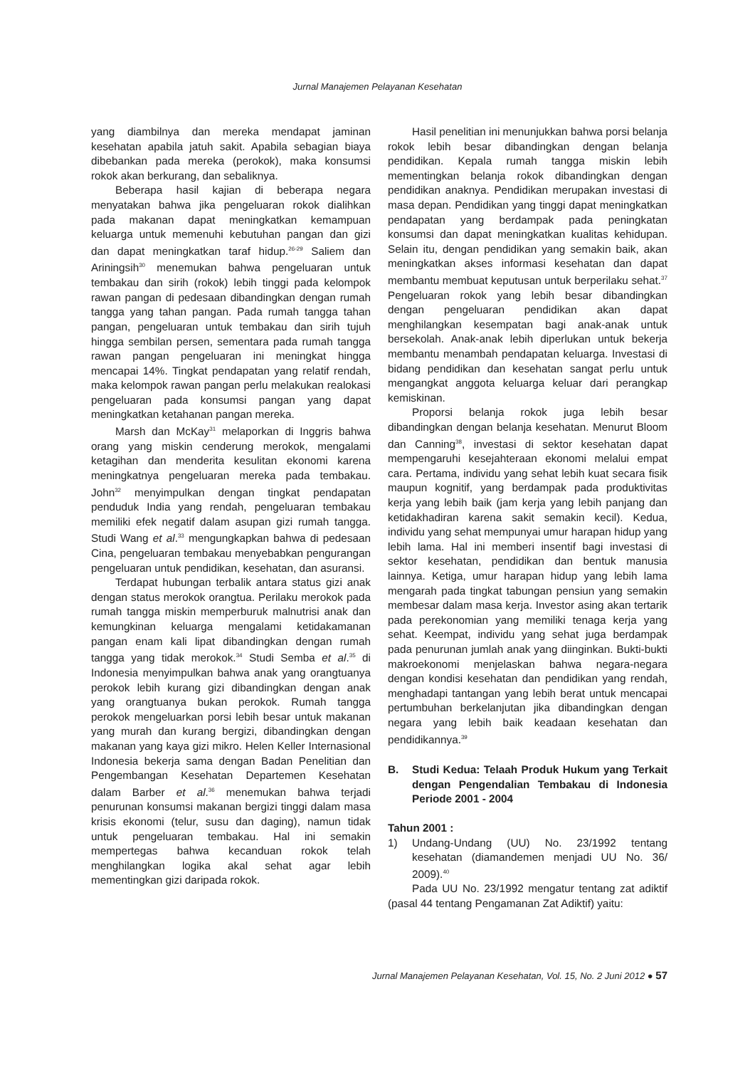Jurnal Manajemen Pelayanan Kesehatan
yang diambilnya dan mereka mendapat jaminan kesehatan apabila jatuh sakit. Apabila sebagian biaya dibebankan pada mereka (perokok), maka konsumsi rokok akan berkurang, dan sebaliknya.
Beberapa hasil kajian di beberapa negara menyatakan bahwa jika pengeluaran rokok dialihkan pada makanan dapat meningkatkan kemampuan keluarga untuk memenuhi kebutuhan pangan dan gizi dan dapat meningkatkan taraf hidup.<sup>26-29</sup> Saliem dan Ariningsih<sup>30</sup> menemukan bahwa pengeluaran untuk tembakau dan sirih (rokok) lebih tinggi pada kelompok rawan pangan di pedesaan dibandingkan dengan rumah tangga yang tahan pangan. Pada rumah tangga tahan pangan, pengeluaran untuk tembakau dan sirih tujuh hingga sembilan persen, sementara pada rumah tangga rawan pangan pengeluaran ini meningkat hingga mencapai 14%. Tingkat pendapatan yang relatif rendah, maka kelompok rawan pangan perlu melakukan realokasi pengeluaran pada konsumsi pangan yang dapat meningkatkan ketahanan pangan mereka.
Marsh dan McKay<sup>31</sup> melaporkan di Inggris bahwa orang yang miskin cenderung merokok, mengalami ketagihan dan menderita kesulitan ekonomi karena meningkatnya pengeluaran mereka pada tembakau. John<sup>32</sup> menyimpulkan dengan tingkat pendapatan penduduk India yang rendah, pengeluaran tembakau memiliki efek negatif dalam asupan gizi rumah tangga. Studi Wang et al.<sup>33</sup> mengungkapkan bahwa di pedesaan Cina, pengeluaran tembakau menyebabkan pengurangan pengeluaran untuk pendidikan, kesehatan, dan asuransi.
Terdapat hubungan terbalik antara status gizi anak dengan status merokok orangtua. Perilaku merokok pada rumah tangga miskin memperburuk malnutrisi anak dan kemungkinan keluarga mengalami ketidakamanan pangan enam kali lipat dibandingkan dengan rumah tangga yang tidak merokok.<sup>34</sup> Studi Semba et al.<sup>35</sup> di Indonesia menyimpulkan bahwa anak yang orangtuanya perokok lebih kurang gizi dibandingkan dengan anak yang orangtuanya bukan perokok. Rumah tangga perokok mengeluarkan porsi lebih besar untuk makanan yang murah dan kurang bergizi, dibandingkan dengan makanan yang kaya gizi mikro. Helen Keller Internasional Indonesia bekerja sama dengan Badan Penelitian dan Pengembangan Kesehatan Departemen Kesehatan dalam Barber et al.<sup>36</sup> menemukan bahwa terjadi penurunan konsumsi makanan bergizi tinggi dalam masa krisis ekonomi (telur, susu dan daging), namun tidak untuk pengeluaran tembakau. Hal ini semakin mempertegas bahwa kecanduan rokok telah menghilangkan logika akal sehat agar lebih mementingkan gizi daripada rokok.
Hasil penelitian ini menunjukkan bahwa porsi belanja rokok lebih besar dibandingkan dengan belanja pendidikan. Kepala rumah tangga miskin lebih mementingkan belanja rokok dibandingkan dengan pendidikan anaknya. Pendidikan merupakan investasi di masa depan. Pendidikan yang tinggi dapat meningkatkan pendapatan yang berdampak pada peningkatan konsumsi dan dapat meningkatkan kualitas kehidupan. Selain itu, dengan pendidikan yang semakin baik, akan meningkatkan akses informasi kesehatan dan dapat membantu membuat keputusan untuk berperilaku sehat.<sup>37</sup> Pengeluaran rokok yang lebih besar dibandingkan dengan pengeluaran pendidikan akan dapat menghilangkan kesempatan bagi anak-anak untuk bersekolah. Anak-anak lebih diperlukan untuk bekerja membantu menambah pendapatan keluarga. Investasi di bidang pendidikan dan kesehatan sangat perlu untuk mengangkat anggota keluarga keluar dari perangkap kemiskinan.
Proporsi belanja rokok juga lebih besar dibandingkan dengan belanja kesehatan. Menurut Bloom dan Canning<sup>38</sup>, investasi di sektor kesehatan dapat mempengaruhi kesejahteraan ekonomi melalui empat cara. Pertama, individu yang sehat lebih kuat secara fisik maupun kognitif, yang berdampak pada produktivitas kerja yang lebih baik (jam kerja yang lebih panjang dan ketidakhadiran karena sakit semakin kecil). Kedua, individu yang sehat mempunyai umur harapan hidup yang lebih lama. Hal ini memberi insentif bagi investasi di sektor kesehatan, pendidikan dan bentuk manusia lainnya. Ketiga, umur harapan hidup yang lebih lama mengarah pada tingkat tabungan pensiun yang semakin membesar dalam masa kerja. Investor asing akan tertarik pada perekonomian yang memiliki tenaga kerja yang sehat. Keempat, individu yang sehat juga berdampak pada penurunan jumlah anak yang diinginkan. Bukti-bukti makroekonomi menjelaskan bahwa negara-negara dengan kondisi kesehatan dan pendidikan yang rendah, menghadapi tantangan yang lebih berat untuk mencapai pertumbuhan berkelanjutan jika dibandingkan dengan negara yang lebih baik keadaan kesehatan dan pendidikannya.<sup>39</sup>
B. Studi Kedua: Telaah Produk Hukum yang Terkait dengan Pengendalian Tembakau di Indonesia Periode 2001 - 2004
Tahun 2001 :
1) Undang-Undang (UU) No. 23/1992 tentang kesehatan (diamandemen menjadi UU No. 36/ 2009).<sup>40</sup>
Pada UU No. 23/1992 mengatur tentang zat adiktif (pasal 44 tentang Pengamanan Zat Adiktif) yaitu:
Jurnal Manajemen Pelayanan Kesehatan, Vol. 15, No. 2 Juni 2012 ● 57